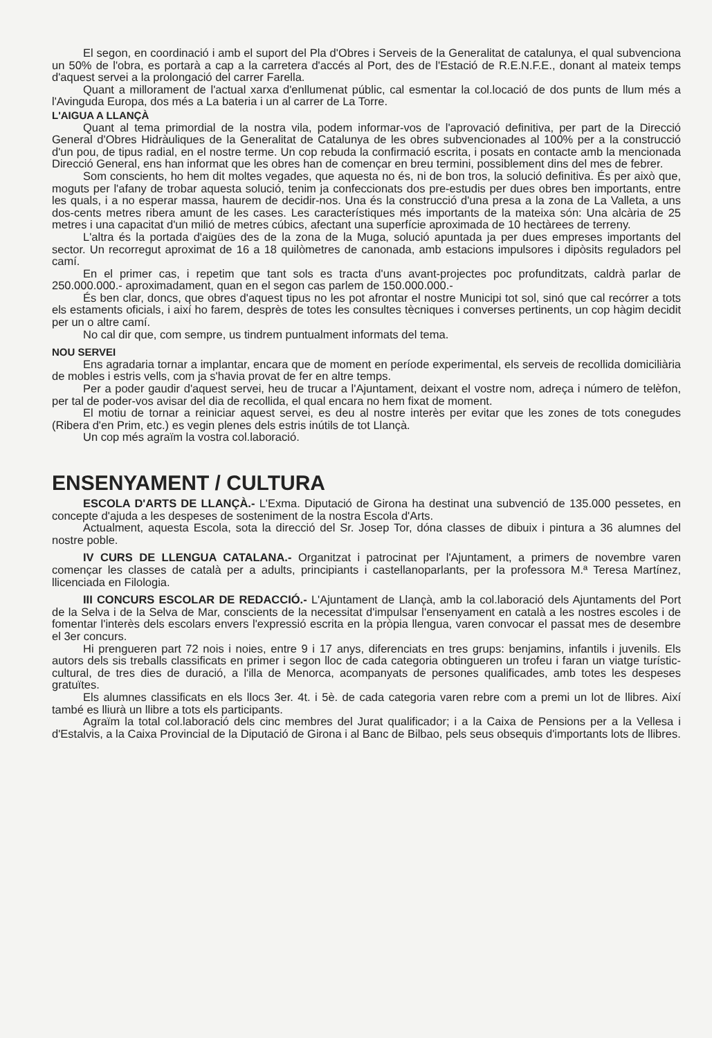El segon, en coordinació i amb el suport del Pla d'Obres i Serveis de la Generalitat de catalunya, el qual subvenciona un 50% de l'obra, es portarà a cap a la carretera d'accés al Port, des de l'Estació de R.E.N.F.E., donant al mateix temps d'aquest servei a la prolongació del carrer Farella.
Quant a millorament de l'actual xarxa d'enllumenat públic, cal esmentar la col.locació de dos punts de llum més a l'Avinguda Europa, dos més a La bateria i un al carrer de La Torre.
L'AIGUA A LLANÇÀ
Quant al tema primordial de la nostra vila, podem informar-vos de l'aprovació definitiva, per part de la Direcció General d'Obres Hidràuliques de la Generalitat de Catalunya de les obres subvencionades al 100% per a la construcció d'un pou, de tipus radial, en el nostre terme. Un cop rebuda la confirmació escrita, i posats en contacte amb la mencionada Direcció General, ens han informat que les obres han de començar en breu termini, possiblement dins del mes de febrer.
Som conscients, ho hem dit moltes vegades, que aquesta no és, ni de bon tros, la solució definitiva. És per això que, moguts per l'afany de trobar aquesta solució, tenim ja confeccionats dos pre-estudis per dues obres ben importants, entre les quals, i a no esperar massa, haurem de decidir-nos. Una és la construcció d'una presa a la zona de La Valleta, a uns dos-cents metres ribera amunt de les cases. Les característiques més importants de la mateixa són: Una alcària de 25 metres i una capacitat d'un milió de metres cúbics, afectant una superfície aproximada de 10 hectàrees de terreny.
L'altra és la portada d'aigües des de la zona de la Muga, solució apuntada ja per dues empreses importants del sector. Un recorregut aproximat de 16 a 18 quilòmetres de canonada, amb estacions impulsores i dipòsits reguladors pel camí.
En el primer cas, i repetim que tant sols es tracta d'uns avant-projectes poc profunditzats, caldrà parlar de 250.000.000.- aproximadament, quan en el segon cas parlem de 150.000.000.-
És ben clar, doncs, que obres d'aquest tipus no les pot afrontar el nostre Municipi tot sol, sinó que cal recórrer a tots els estaments oficials, i així ho farem, desprès de totes les consultes tècniques i converses pertinents, un cop hàgim decidit per un o altre camí.
No cal dir que, com sempre, us tindrem puntualment informats del tema.
NOU SERVEI
Ens agradaria tornar a implantar, encara que de moment en període experimental, els serveis de recollida domiciliària de mobles i estris vells, com ja s'havia provat de fer en altre temps.
Per a poder gaudir d'aquest servei, heu de trucar a l'Ajuntament, deixant el vostre nom, adreça i número de telèfon, per tal de poder-vos avisar del dia de recollida, el qual encara no hem fixat de moment.
El motiu de tornar a reiniciar aquest servei, es deu al nostre interès per evitar que les zones de tots conegudes (Ribera d'en Prim, etc.) es vegin plenes dels estris inútils de tot Llançà.
Un cop més agraïm la vostra col.laboració.
ENSENYAMENT / CULTURA
ESCOLA D'ARTS DE LLANÇÀ.- L'Exma. Diputació de Girona ha destinat una subvenció de 135.000 pessetes, en concepte d'ajuda a les despeses de sosteniment de la nostra Escola d'Arts.
Actualment, aquesta Escola, sota la direcció del Sr. Josep Tor, dóna classes de dibuix i pintura a 36 alumnes del nostre poble.
IV CURS DE LLENGUA CATALANA.- Organitzat i patrocinat per l'Ajuntament, a primers de novembre varen començar les classes de català per a adults, principiants i castellanoparlants, per la professora M.ª Teresa Martínez, llicenciada en Filologia.
III CONCURS ESCOLAR DE REDACCIÓ.- L'Ajuntament de Llançà, amb la col.laboració dels Ajuntaments del Port de la Selva i de la Selva de Mar, conscients de la necessitat d'impulsar l'ensenyament en català a les nostres escoles i de fomentar l'interès dels escolars envers l'expressió escrita en la pròpia llengua, varen convocar el passat mes de desembre el 3er concurs.
Hi prengueren part 72 nois i noies, entre 9 i 17 anys, diferenciats en tres grups: benjamins, infantils i juvenils. Els autors dels sis treballs classificats en primer i segon lloc de cada categoria obtingueren un trofeu i faran un viatge turístic-cultural, de tres dies de duració, a l'illa de Menorca, acompanyats de persones qualificades, amb totes les despeses gratuïtes.
Els alumnes classificats en els llocs 3er. 4t. i 5è. de cada categoria varen rebre com a premi un lot de llibres. Així també es lliurà un llibre a tots els participants.
Agraïm la total col.laboració dels cinc membres del Jurat qualificador; i a la Caixa de Pensions per a la Vellesa i d'Estalvis, a la Caixa Provincial de la Diputació de Girona i al Banc de Bilbao, pels seus obsequis d'importants lots de llibres.